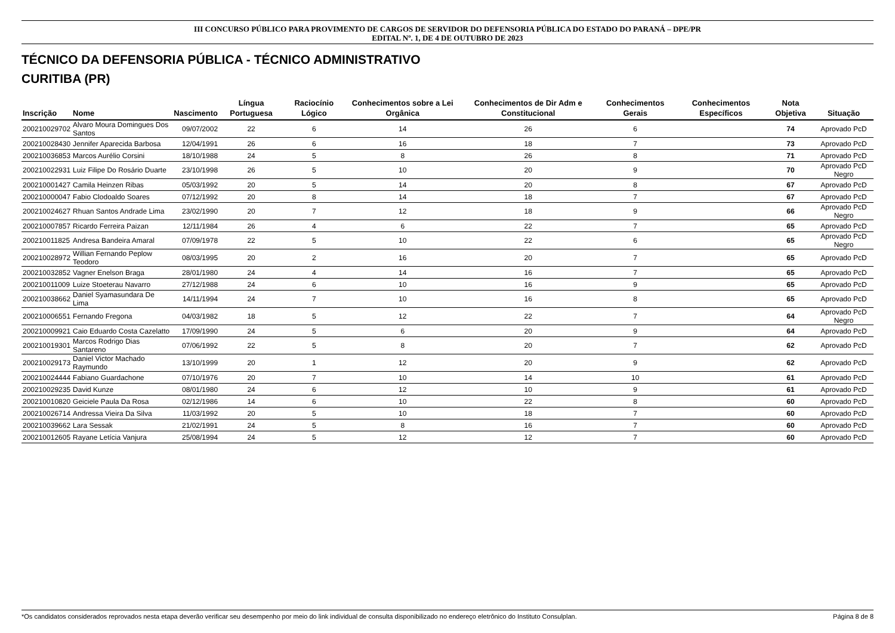III CONCURSO PÚBLICO PARA PROVIMENTO DE CARGOS DE SERVIDOR DO DEFENSORIA PÚBLICA DO ESTADO DO PARANÁ – DPE/PR
EDITAL Nº. 1, DE 4 DE OUTUBRO DE 2023
TÉCNICO DA DEFENSORIA PÚBLICA - TÉCNICO ADMINISTRATIVO
CURITIBA (PR)
| Inscrição | Nome | Nascimento | Língua Portuguesa | Raciocínio Lógico | Conhecimentos sobre a Lei Orgânica | Conhecimentos de Dir Adm e Constitucional | Conhecimentos Gerais | Conhecimentos Específicos | Nota Objetiva | Situação |
| --- | --- | --- | --- | --- | --- | --- | --- | --- | --- | --- |
| 200210029702 | Alvaro Moura Domingues Dos Santos | 09/07/2002 | 22 | 6 | 14 | 26 | 6 | | 74 | Aprovado PcD |
| 200210028430 | Jennifer Aparecida Barbosa | 12/04/1991 | 26 | 6 | 16 | 18 | 7 | | 73 | Aprovado PcD |
| 200210036853 | Marcos Aurélio Corsini | 18/10/1988 | 24 | 5 | 8 | 26 | 8 | | 71 | Aprovado PcD |
| 200210022931 | Luiz Filipe Do Rosário Duarte | 23/10/1998 | 26 | 5 | 10 | 20 | 9 | | 70 | Aprovado PcD Negro |
| 200210001427 | Camila Heinzen Ribas | 05/03/1992 | 20 | 5 | 14 | 20 | 8 | | 67 | Aprovado PcD |
| 200210000047 | Fabio Clodoaldo Soares | 07/12/1992 | 20 | 8 | 14 | 18 | 7 | | 67 | Aprovado PcD |
| 200210024627 | Rhuan Santos Andrade Lima | 23/02/1990 | 20 | 7 | 12 | 18 | 9 | | 66 | Aprovado PcD Negro |
| 200210007857 | Ricardo Ferreira Paizan | 12/11/1984 | 26 | 4 | 6 | 22 | 7 | | 65 | Aprovado PcD |
| 200210011825 | Andresa Bandeira Amaral | 07/09/1978 | 22 | 5 | 10 | 22 | 6 | | 65 | Aprovado PcD Negro |
| 200210028972 | Willian Fernando Peplow Teodoro | 08/03/1995 | 20 | 2 | 16 | 20 | 7 | | 65 | Aprovado PcD |
| 200210032852 | Vagner Enelson Braga | 28/01/1980 | 24 | 4 | 14 | 16 | 7 | | 65 | Aprovado PcD |
| 200210011009 | Luize Stoeterau Navarro | 27/12/1988 | 24 | 6 | 10 | 16 | 9 | | 65 | Aprovado PcD |
| 200210038662 | Daniel Syamasundara De Lima | 14/11/1994 | 24 | 7 | 10 | 16 | 8 | | 65 | Aprovado PcD |
| 200210006551 | Fernando Fregona | 04/03/1982 | 18 | 5 | 12 | 22 | 7 | | 64 | Aprovado PcD Negro |
| 200210009921 | Caio Eduardo Costa Cazelatto | 17/09/1990 | 24 | 5 | 6 | 20 | 9 | | 64 | Aprovado PcD |
| 200210019301 | Marcos Rodrigo Dias Santareno | 07/06/1992 | 22 | 5 | 8 | 20 | 7 | | 62 | Aprovado PcD |
| 200210029173 | Daniel Victor Machado Raymundo | 13/10/1999 | 20 | 1 | 12 | 20 | 9 | | 62 | Aprovado PcD |
| 200210024444 | Fabiano Guardachone | 07/10/1976 | 20 | 7 | 10 | 14 | 10 | | 61 | Aprovado PcD |
| 200210029235 | David Kunze | 08/01/1980 | 24 | 6 | 12 | 10 | 9 | | 61 | Aprovado PcD |
| 200210010820 | Geiciele Paula Da Rosa | 02/12/1986 | 14 | 6 | 10 | 22 | 8 | | 60 | Aprovado PcD |
| 200210026714 | Andressa Vieira Da Silva | 11/03/1992 | 20 | 5 | 10 | 18 | 7 | | 60 | Aprovado PcD |
| 200210039662 | Lara Sessak | 21/02/1991 | 24 | 5 | 8 | 16 | 7 | | 60 | Aprovado PcD |
| 200210012605 | Rayane Letícia Vanjura | 25/08/1994 | 24 | 5 | 12 | 12 | 7 | | 60 | Aprovado PcD |
*Os candidatos considerados reprovados nesta etapa deverão verificar seu desempenho por meio do link individual de consulta disponibilizado no endereço eletrônico do Instituto Consulplan. Página 8 de 8